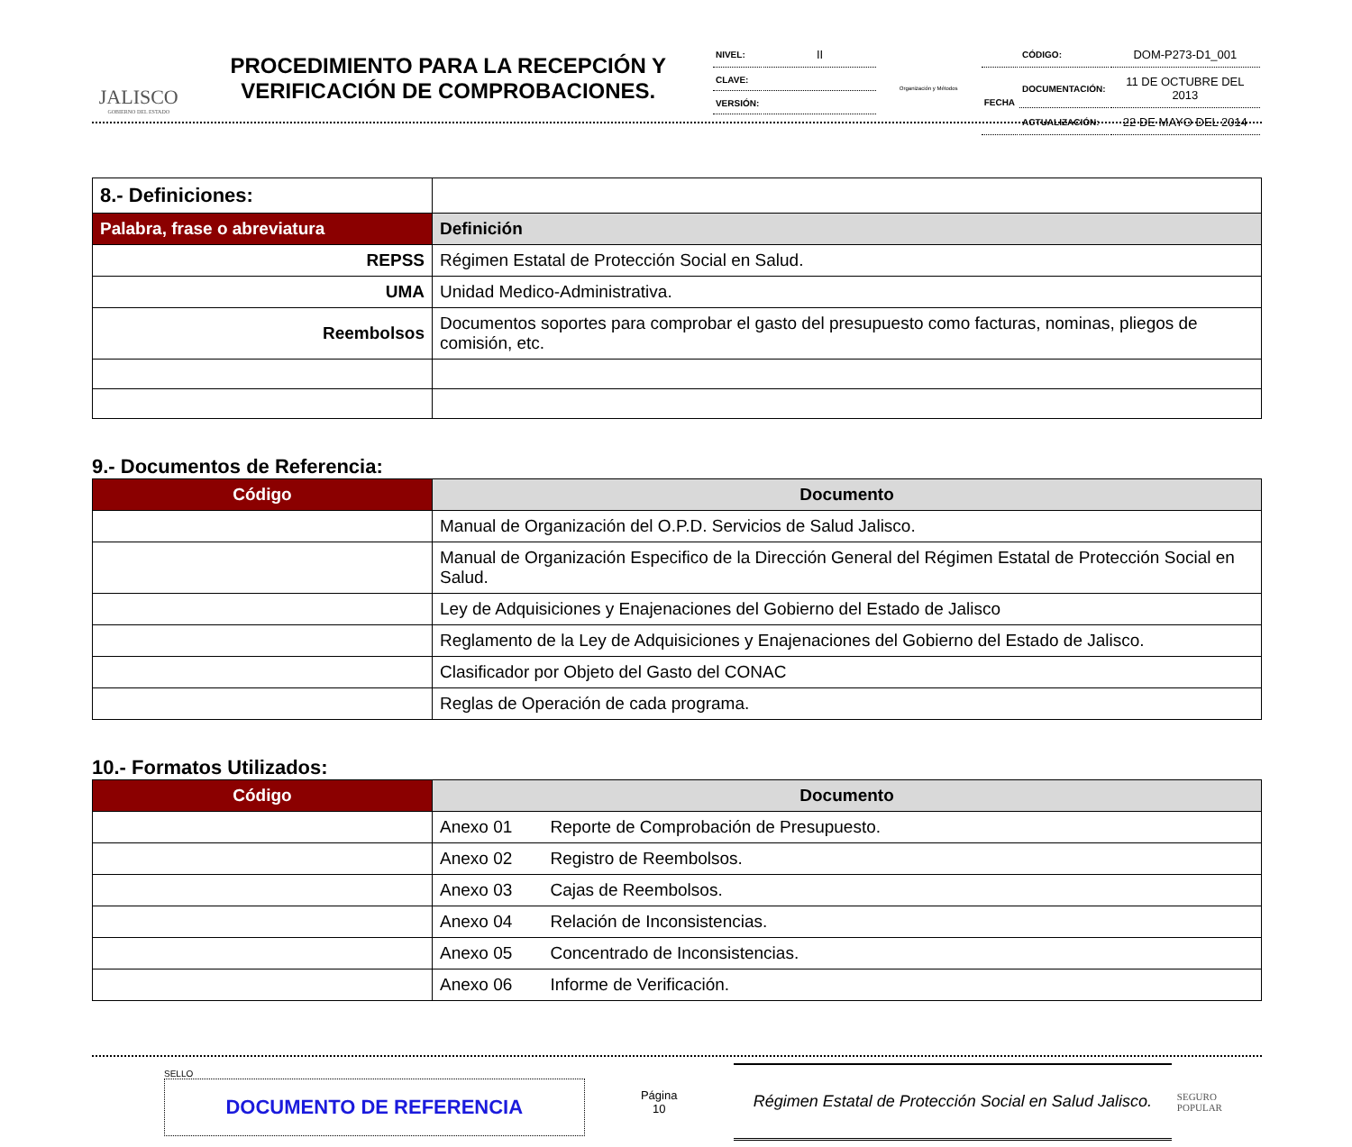JALISCO
GOBIERNO DEL ESTADO
PROCEDIMIENTO PARA LA RECEPCIÓN Y VERIFICACIÓN DE COMPROBACIONES.
| NIVEL: | II |
| CLAVE: | |
| VERSIÓN: | |
Organización y Métodos
| | CÓDIGO: | DOM-P273-D1_001 |
| FECHA | DOCUMENTACIÓN: | 11 DE OCTUBRE DEL 2013 |
| | ACTUALIZACIÓN: | 22 DE MAYO DEL 2014 |
| 8.- Definiciones: | |
| Palabra, frase o abreviatura | Definición |
| REPSS | Régimen Estatal de Protección Social en Salud. |
| UMA | Unidad Medico-Administrativa. |
| Reembolsos | Documentos soportes para comprobar el gasto del presupuesto como facturas, nominas, pliegos de comisión, etc. |
9.- Documentos de Referencia:
| Código | Documento |
| --- | --- |
| | Manual de Organización del O.P.D. Servicios de Salud Jalisco. |
| | Manual de Organización Especifico de la Dirección General del Régimen Estatal de Protección Social en Salud. |
| | Ley de Adquisiciones y Enajenaciones del Gobierno del Estado de Jalisco |
| | Reglamento de la Ley de Adquisiciones y Enajenaciones del Gobierno del Estado de Jalisco. |
| | Clasificador por Objeto del Gasto del CONAC |
| | Reglas de Operación de cada programa. |
10.- Formatos Utilizados:
| Código | Documento |
| --- | --- |
| | Anexo 01 Reporte de Comprobación de Presupuesto. |
| | Anexo 02 Registro de Reembolsos. |
| | Anexo 03 Cajas de Reembolsos. |
| | Anexo 04 Relación de Inconsistencias. |
| | Anexo 05 Concentrado de Inconsistencias. |
| | Anexo 06 Informe de Verificación. |
SELLO
DOCUMENTO DE REFERENCIA
Página
10
Régimen Estatal de Protección Social en Salud Jalisco.
SEGURO POPULAR